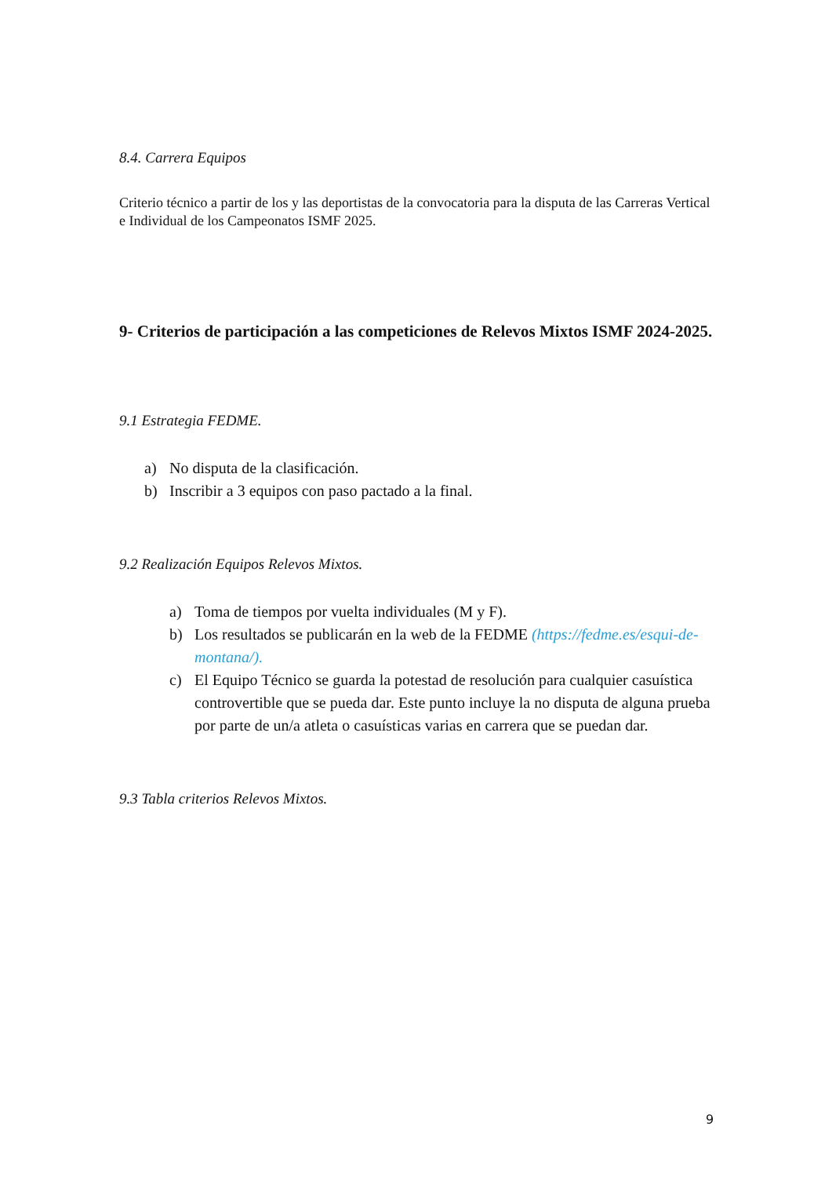8.4. Carrera Equipos
Criterio técnico a partir de los y las deportistas de la convocatoria para la disputa de las Carreras Vertical e Individual de los Campeonatos ISMF 2025.
9- Criterios de participación a las competiciones de Relevos Mixtos ISMF 2024-2025.
9.1 Estrategia FEDME.
a) No disputa de la clasificación.
b) Inscribir a 3 equipos con paso pactado a la final.
9.2 Realización Equipos Relevos Mixtos.
a) Toma de tiempos por vuelta individuales (M y F).
b) Los resultados se publicarán en la web de la FEDME (https://fedme.es/esqui-de-montana/).
c) El Equipo Técnico se guarda la potestad de resolución para cualquier casuística controvertible que se pueda dar. Este punto incluye la no disputa de alguna prueba por parte de un/a atleta o casuísticas varias en carrera que se puedan dar.
9.3 Tabla criterios Relevos Mixtos.
9